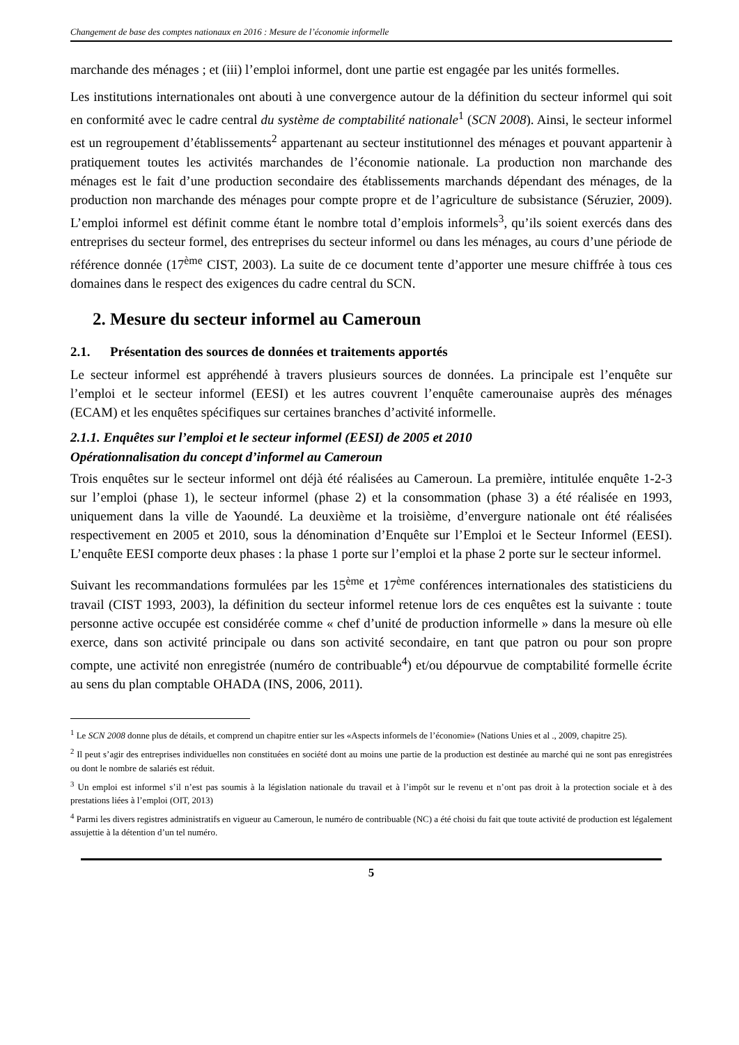Changement de base des comptes nationaux en 2016 : Mesure de l’économie informelle
marchande des ménages ; et (iii) l’emploi informel, dont une partie est engagée par les unités formelles.
Les institutions internationales ont abouti à une convergence autour de la définition du secteur informel qui soit en conformité avec le cadre central du système de comptabilité nationale<sup>1</sup> (SCN 2008). Ainsi, le secteur informel est un regroupement d’établissements<sup>2</sup> appartenant au secteur institutionnel des ménages et pouvant appartenir à pratiquement toutes les activités marchandes de l’économie nationale. La production non marchande des ménages est le fait d’une production secondaire des établissements marchands dépendant des ménages, de la production non marchande des ménages pour compte propre et de l’agriculture de subsistance (Séruzier, 2009). L’emploi informel est définit comme étant le nombre total d’emplois informels<sup>3</sup>, qu’ils soient exercés dans des entreprises du secteur formel, des entreprises du secteur informel ou dans les ménages, au cours d’une période de référence donnée (17<sup>ème</sup> CIST, 2003). La suite de ce document tente d’apporter une mesure chiffrée à tous ces domaines dans le respect des exigences du cadre central du SCN.
2. Mesure du secteur informel au Cameroun
2.1. Présentation des sources de données et traitements apportés
Le secteur informel est appréhendé à travers plusieurs sources de données. La principale est l’enquête sur l’emploi et le secteur informel (EESI) et les autres couvrent l’enquête camerounaise auprès des ménages (ECAM) et les enquêtes spécifiques sur certaines branches d’activité informelle.
2.1.1. Enquêtes sur l’emploi et le secteur informel (EESI) de 2005 et 2010
Opérationnalisation du concept d’informel au Cameroun
Trois enquêtes sur le secteur informel ont déjà été réalisées au Cameroun. La première, intitulée enquête 1-2-3 sur l’emploi (phase 1), le secteur informel (phase 2) et la consommation (phase 3) a été réalisée en 1993, uniquement dans la ville de Yaoundé. La deuxième et la troisième, d’envergure nationale ont été réalisées respectivement en 2005 et 2010, sous la dénomination d’Enquête sur l’Emploi et le Secteur Informel (EESI). L’enquête EESI comporte deux phases : la phase 1 porte sur l’emploi et la phase 2 porte sur le secteur informel.
Suivant les recommandations formulées par les 15<sup>ème</sup> et 17<sup>ème</sup> conférences internationales des statisticiens du travail (CIST 1993, 2003), la définition du secteur informel retenue lors de ces enquêtes est la suivante : toute personne active occupée est considérée comme « chef d’unité de production informelle » dans la mesure où elle exerce, dans son activité principale ou dans son activité secondaire, en tant que patron ou pour son propre compte, une activité non enregistrée (numéro de contribuable<sup>4</sup>) et/ou dépourvue de comptabilité formelle écrite au sens du plan comptable OHADA (INS, 2006, 2011).
<sup>1</sup> Le SCN 2008 donne plus de détails, et comprend un chapitre entier sur les «Aspects informels de l’économie» (Nations Unies et al ., 2009, chapitre 25).
<sup>2</sup> Il peut s’agir des entreprises individuelles non constituées en société dont au moins une partie de la production est destinée au marché qui ne sont pas enregistrées ou dont le nombre de salariés est réduit.
<sup>3</sup> Un emploi est informel s’il n’est pas soumis à la législation nationale du travail et à l’impôt sur le revenu et n’ont pas droit à la protection sociale et à des prestations liées à l’emploi (OIT, 2013)
<sup>4</sup> Parmi les divers registres administratifs en vigueur au Cameroun, le numéro de contribuable (NC) a été choisi du fait que toute activité de production est légalement assujettie à la détention d’un tel numéro.
5